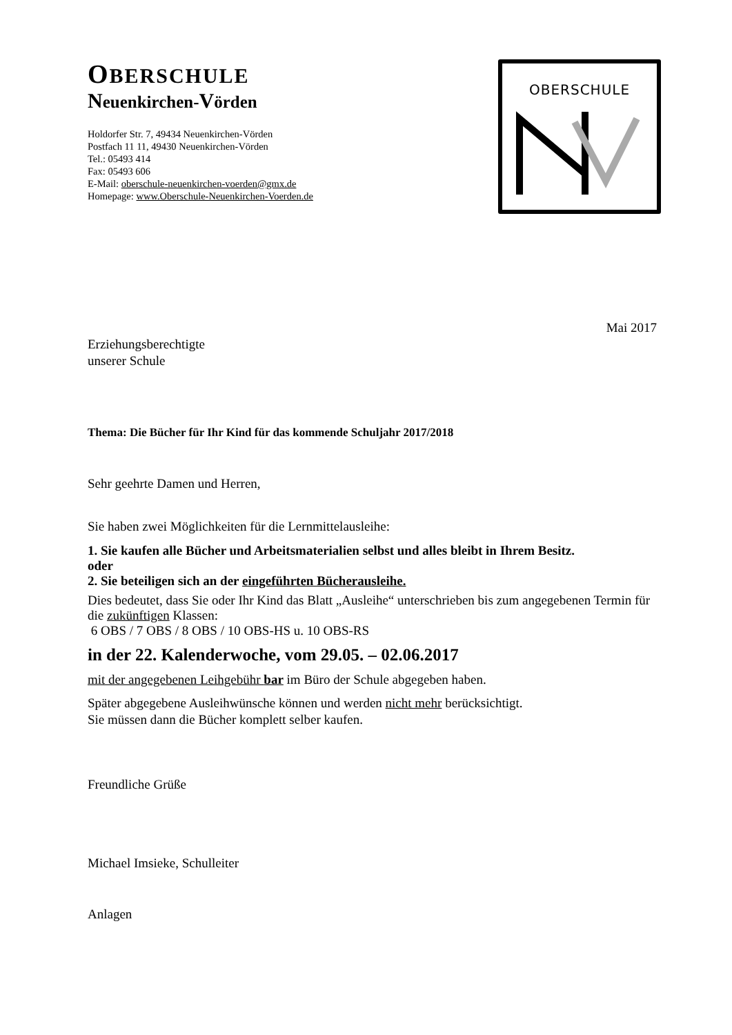OBERSCHULE
Neuenkirchen-Vörden
Holdorfer Str. 7, 49434 Neuenkirchen-Vörden
Postfach 11 11, 49430 Neuenkirchen-Vörden
Tel.: 05493 414
Fax: 05493 606
E-Mail: oberschule-neuenkirchen-voerden@gmx.de
Homepage: www.Oberschule-Neuenkirchen-Voerden.de
OBERSCHULE
Mai 2017
Erziehungsberechtigte
unserer Schule
Thema: Die Bücher für Ihr Kind für das kommende Schuljahr 2017/2018
Sehr geehrte Damen und Herren,
Sie haben zwei Möglichkeiten für die Lernmittelausleihe:
1. Sie kaufen alle Bücher und Arbeitsmaterialien selbst und alles bleibt in Ihrem Besitz.
oder
2. Sie beteiligen sich an der eingeführten Bücherausleihe.
Dies bedeutet, dass Sie oder Ihr Kind das Blatt „Ausleihe“ unterschrieben bis zum angegebenen Termin für die zukünftigen Klassen:
6 OBS / 7 OBS / 8 OBS / 10 OBS-HS u. 10 OBS-RS
in der 22. Kalenderwoche, vom 29.05. – 02.06.2017
mit der angegebenen Leihgebühr bar im Büro der Schule abgegeben haben.
Später abgegebene Ausleihwünsche können und werden nicht mehr berücksichtigt.
Sie müssen dann die Bücher komplett selber kaufen.
Freundliche Grüße
Michael Imsieke, Schulleiter
Anlagen